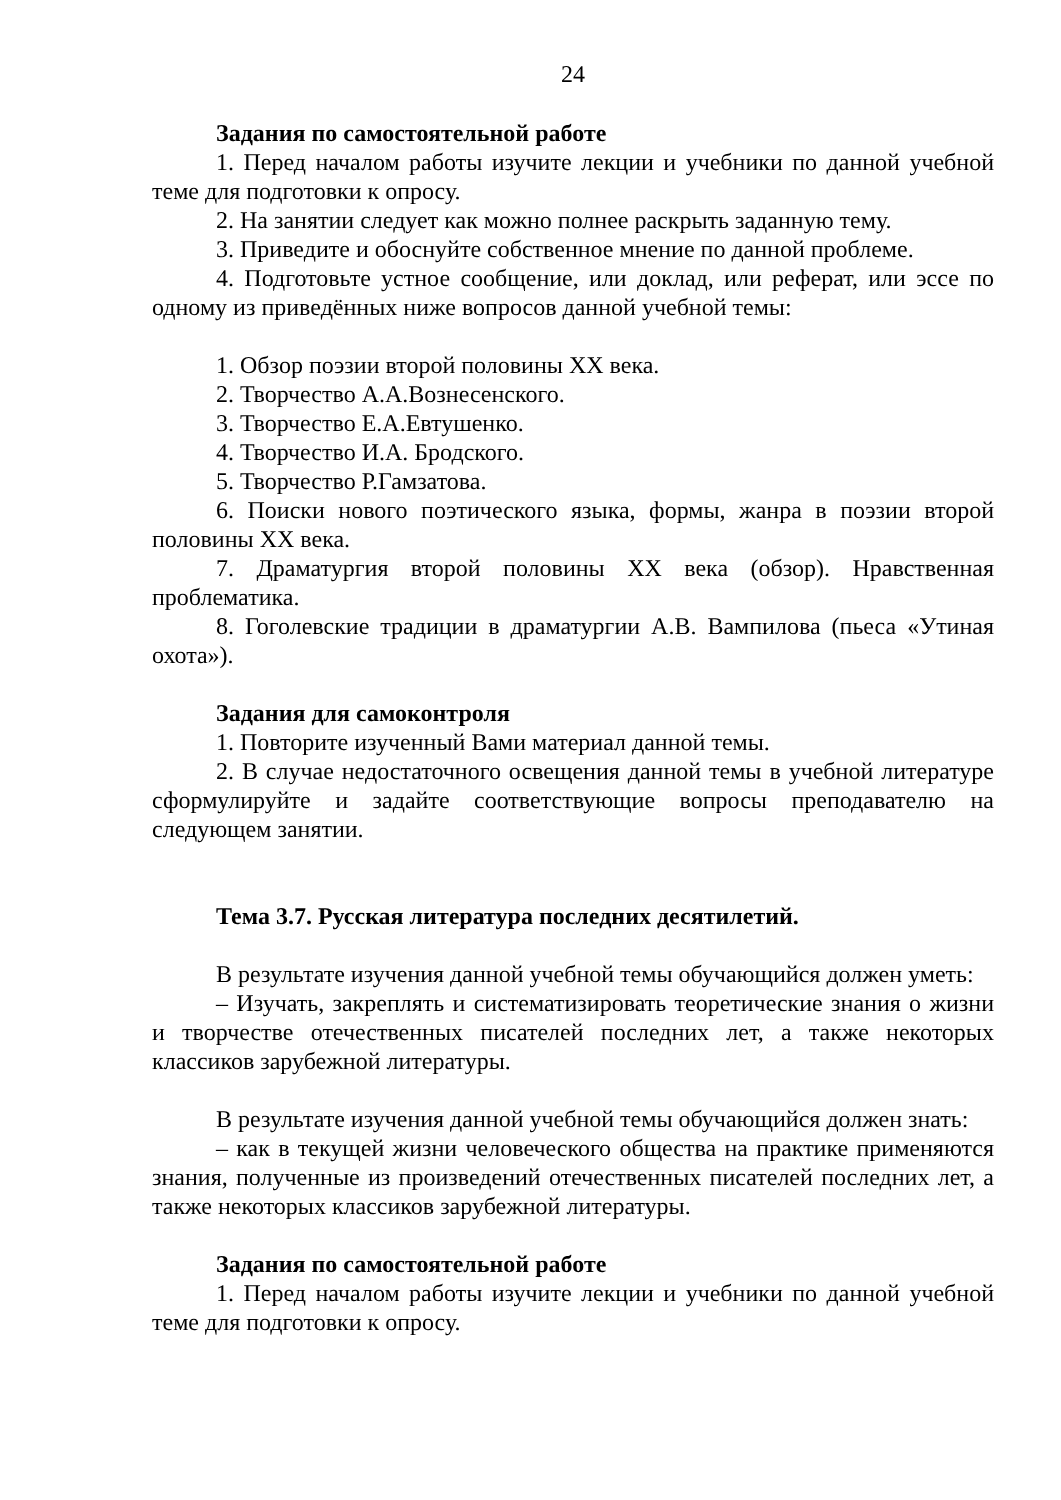24
Задания по самостоятельной работе
1. Перед началом работы изучите лекции и учебники по данной учебной теме для подготовки к опросу.
2. На занятии следует как можно полнее раскрыть заданную тему.
3. Приведите и обоснуйте собственное мнение по данной проблеме.
4. Подготовьте устное сообщение, или доклад, или реферат, или эссе по одному из приведённых ниже вопросов данной учебной темы:
1. Обзор поэзии второй половины XX века.
2. Творчество А.А.Вознесенского.
3. Творчество Е.А.Евтушенко.
4. Творчество И.А. Бродского.
5. Творчество Р.Гамзатова.
6. Поиски нового поэтического языка, формы, жанра в поэзии второй половины XX века.
7. Драматургия второй половины XX века (обзор). Нравственная проблематика.
8. Гоголевские традиции в драматургии А.В. Вампилова (пьеса «Утиная охота»).
Задания для самоконтроля
1. Повторите изученный Вами материал данной темы.
2. В случае недостаточного освещения данной темы в учебной литературе сформулируйте и задайте соответствующие вопросы преподавателю на следующем занятии.
Тема 3.7. Русская литература последних десятилетий.
В результате изучения данной учебной темы обучающийся должен уметь:
– Изучать, закреплять и систематизировать теоретические знания о жизни и творчестве отечественных писателей последних лет, а также некоторых классиков зарубежной литературы.
В результате изучения данной учебной темы обучающийся должен знать:
– как в текущей жизни человеческого общества на практике применяются знания, полученные из произведений отечественных писателей последних лет, а также некоторых классиков зарубежной литературы.
Задания по самостоятельной работе
1. Перед началом работы изучите лекции и учебники по данной учебной теме для подготовки к опросу.